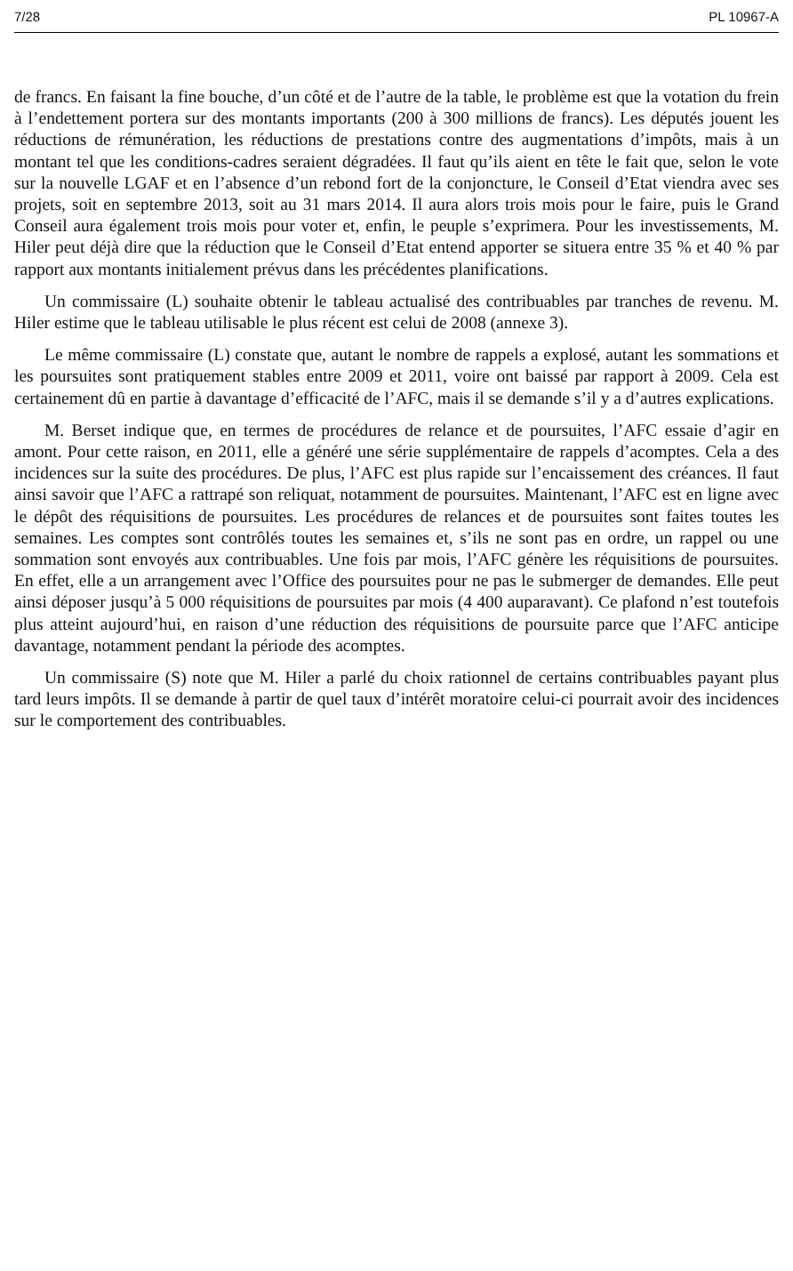7/28 PL 10967-A
de francs. En faisant la fine bouche, d’un côté et de l’autre de la table, le problème est que la votation du frein à l’endettement portera sur des montants importants (200 à 300 millions de francs). Les députés jouent les réductions de rémunération, les réductions de prestations contre des augmentations d’impôts, mais à un montant tel que les conditions-cadres seraient dégradées. Il faut qu’ils aient en tête le fait que, selon le vote sur la nouvelle LGAF et en l’absence d’un rebond fort de la conjoncture, le Conseil d’Etat viendra avec ses projets, soit en septembre 2013, soit au 31 mars 2014. Il aura alors trois mois pour le faire, puis le Grand Conseil aura également trois mois pour voter et, enfin, le peuple s’exprimera. Pour les investissements, M. Hiler peut déjà dire que la réduction que le Conseil d’Etat entend apporter se situera entre 35 % et 40 % par rapport aux montants initialement prévus dans les précédentes planifications.
Un commissaire (L) souhaite obtenir le tableau actualisé des contribuables par tranches de revenu. M. Hiler estime que le tableau utilisable le plus récent est celui de 2008 (annexe 3).
Le même commissaire (L) constate que, autant le nombre de rappels a explosé, autant les sommations et les poursuites sont pratiquement stables entre 2009 et 2011, voire ont baissé par rapport à 2009. Cela est certainement dû en partie à davantage d’efficacité de l’AFC, mais il se demande s’il y a d’autres explications.
M. Berset indique que, en termes de procédures de relance et de poursuites, l’AFC essaie d’agir en amont. Pour cette raison, en 2011, elle a généré une série supplémentaire de rappels d’acomptes. Cela a des incidences sur la suite des procédures. De plus, l’AFC est plus rapide sur l’encaissement des créances. Il faut ainsi savoir que l’AFC a rattrapé son reliquat, notamment de poursuites. Maintenant, l’AFC est en ligne avec le dépôt des réquisitions de poursuites. Les procédures de relances et de poursuites sont faites toutes les semaines. Les comptes sont contrôlés toutes les semaines et, s’ils ne sont pas en ordre, un rappel ou une sommation sont envoyés aux contribuables. Une fois par mois, l’AFC génère les réquisitions de poursuites. En effet, elle a un arrangement avec l’Office des poursuites pour ne pas le submerger de demandes. Elle peut ainsi déposer jusqu’à 5 000 réquisitions de poursuites par mois (4 400 auparavant). Ce plafond n’est toutefois plus atteint aujourd’hui, en raison d’une réduction des réquisitions de poursuite parce que l’AFC anticipe davantage, notamment pendant la période des acomptes.
Un commissaire (S) note que M. Hiler a parlé du choix rationnel de certains contribuables payant plus tard leurs impôts. Il se demande à partir de quel taux d’intérêt moratoire celui-ci pourrait avoir des incidences sur le comportement des contribuables.